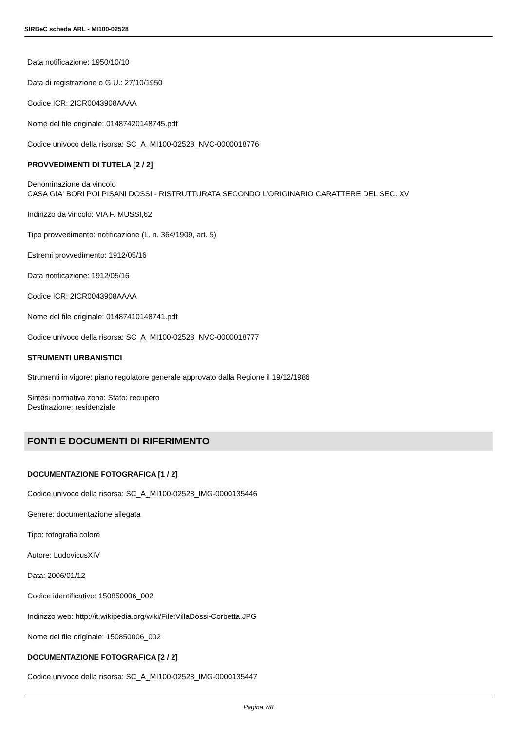SIRBeC scheda ARL - MI100-02528
Data notificazione: 1950/10/10
Data di registrazione o G.U.: 27/10/1950
Codice ICR: 2ICR0043908AAAA
Nome del file originale: 01487420148745.pdf
Codice univoco della risorsa: SC_A_MI100-02528_NVC-0000018776
PROVVEDIMENTI DI TUTELA [2 / 2]
Denominazione da vincolo
CASA GIA' BORI POI PISANI DOSSI - RISTRUTTURATA SECONDO L'ORIGINARIO CARATTERE DEL SEC. XV
Indirizzo da vincolo: VIA F. MUSSI,62
Tipo provvedimento: notificazione (L. n. 364/1909, art. 5)
Estremi provvedimento: 1912/05/16
Data notificazione: 1912/05/16
Codice ICR: 2ICR0043908AAAA
Nome del file originale: 01487410148741.pdf
Codice univoco della risorsa: SC_A_MI100-02528_NVC-0000018777
STRUMENTI URBANISTICI
Strumenti in vigore: piano regolatore generale approvato dalla Regione il 19/12/1986
Sintesi normativa zona: Stato: recupero
Destinazione: residenziale
FONTI E DOCUMENTI DI RIFERIMENTO
DOCUMENTAZIONE FOTOGRAFICA [1 / 2]
Codice univoco della risorsa: SC_A_MI100-02528_IMG-0000135446
Genere: documentazione allegata
Tipo: fotografia colore
Autore: LudovicusXIV
Data: 2006/01/12
Codice identificativo: 150850006_002
Indirizzo web: http://it.wikipedia.org/wiki/File:VillaDossi-Corbetta.JPG
Nome del file originale: 150850006_002
DOCUMENTAZIONE FOTOGRAFICA [2 / 2]
Codice univoco della risorsa: SC_A_MI100-02528_IMG-0000135447
Pagina 7/8